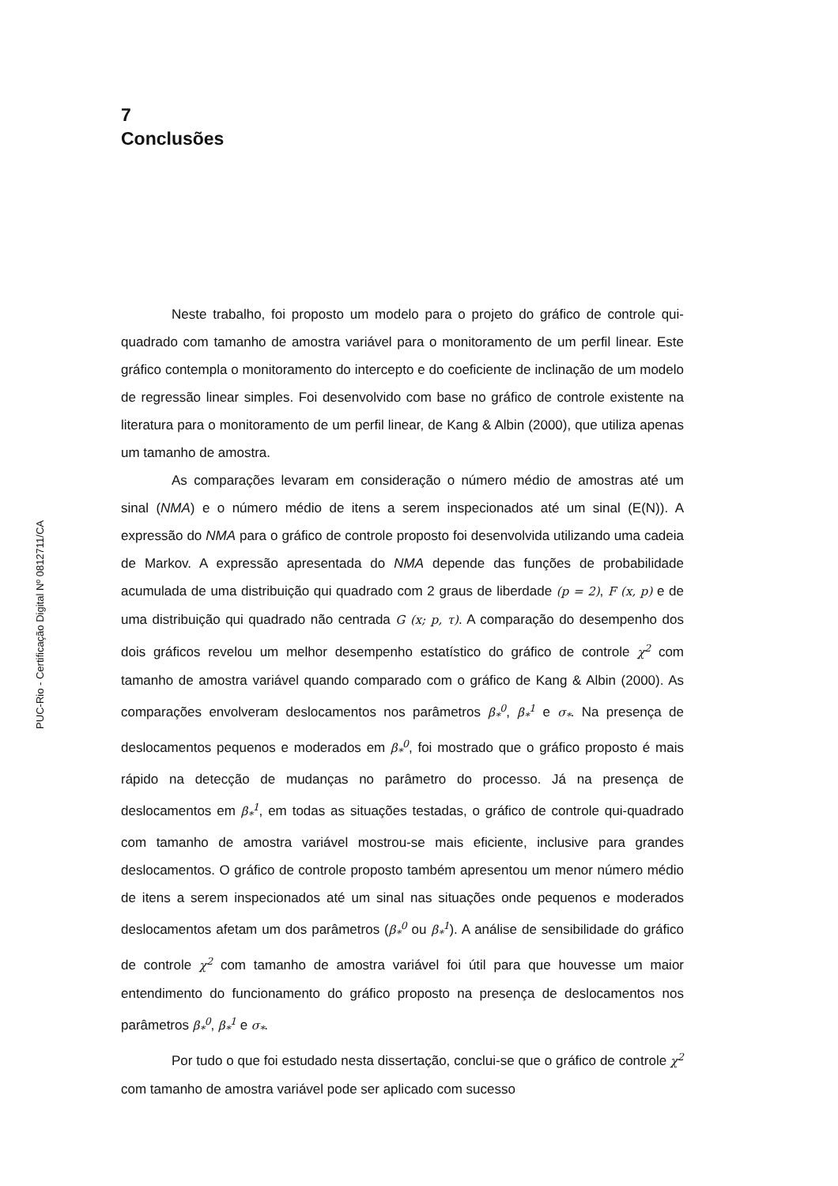PUC-Rio - Certificação Digital Nº 0812711/CA
7
Conclusões
Neste trabalho, foi proposto um modelo para o projeto do gráfico de controle qui-quadrado com tamanho de amostra variável para o monitoramento de um perfil linear. Este gráfico contempla o monitoramento do intercepto e do coeficiente de inclinação de um modelo de regressão linear simples. Foi desenvolvido com base no gráfico de controle existente na literatura para o monitoramento de um perfil linear, de Kang & Albin (2000), que utiliza apenas um tamanho de amostra.
As comparações levaram em consideração o número médio de amostras até um sinal (NMA) e o número médio de itens a serem inspecionados até um sinal (E(N)). A expressão do NMA para o gráfico de controle proposto foi desenvolvida utilizando uma cadeia de Markov. A expressão apresentada do NMA depende das funções de probabilidade acumulada de uma distribuição qui quadrado com 2 graus de liberdade (p = 2), F (x, p) e de uma distribuição qui quadrado não centrada G (x; p, τ). A comparação do desempenho dos dois gráficos revelou um melhor desempenho estatístico do gráfico de controle χ<sup>2</sup> com tamanho de amostra variável quando comparado com o gráfico de Kang & Albin (2000). As comparações envolveram deslocamentos nos parâmetros β<sub>*</sub><sup>0</sup>, β<sub>*</sub><sup>1</sup> e σ<sub>*</sub>. Na presença de deslocamentos pequenos e moderados em β<sub>*</sub><sup>0</sup>, foi mostrado que o gráfico proposto é mais rápido na detecção de mudanças no parâmetro do processo. Já na presença de deslocamentos em β<sub>*</sub><sup>1</sup>, em todas as situações testadas, o gráfico de controle qui-quadrado com tamanho de amostra variável mostrou-se mais eficiente, inclusive para grandes deslocamentos. O gráfico de controle proposto também apresentou um menor número médio de itens a serem inspecionados até um sinal nas situações onde pequenos e moderados deslocamentos afetam um dos parâmetros (β<sub>*</sub><sup>0</sup> ou β<sub>*</sub><sup>1</sup>). A análise de sensibilidade do gráfico de controle χ<sup>2</sup> com tamanho de amostra variável foi útil para que houvesse um maior entendimento do funcionamento do gráfico proposto na presença de deslocamentos nos parâmetros β<sub>*</sub><sup>0</sup>, β<sub>*</sub><sup>1</sup> e σ<sub>*</sub>.
Por tudo o que foi estudado nesta dissertação, conclui-se que o gráfico de controle χ<sup>2</sup> com tamanho de amostra variável pode ser aplicado com sucesso